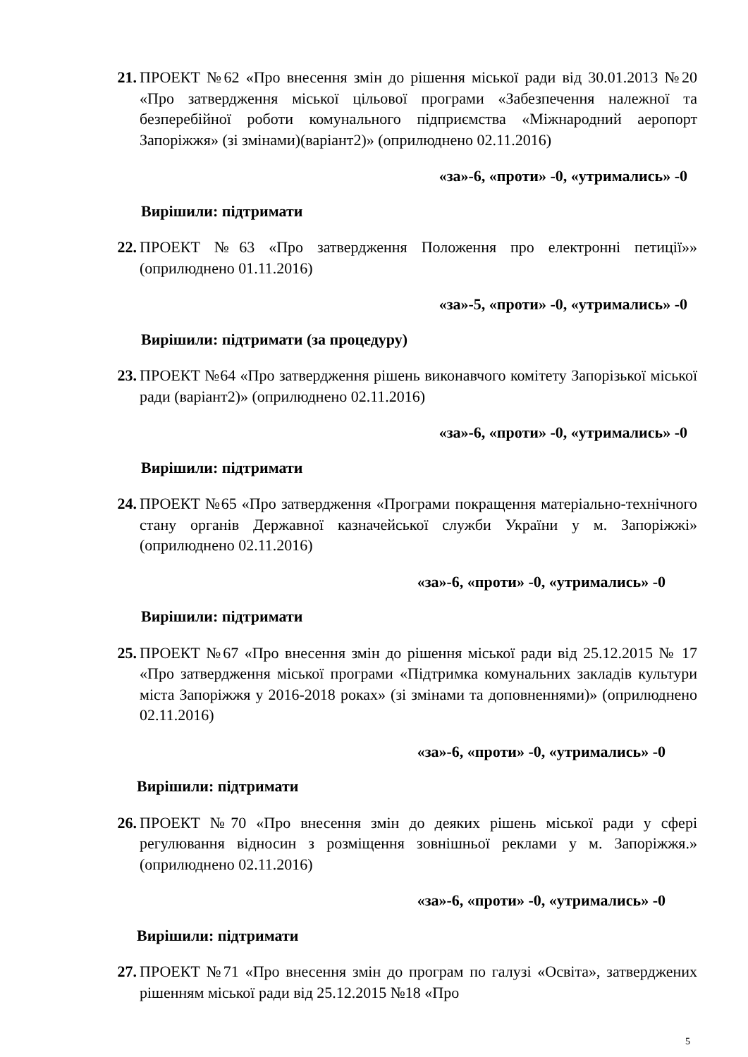21. ПРОЕКТ №62 «Про внесення змін до рішення міської ради від 30.01.2013 №20 «Про затвердження міської цільової програми «Забезпечення належної та безперебійної роботи комунального підприємства «Міжнародний аеропорт Запоріжжя» (зі змінами)(варіант2)» (оприлюднено 02.11.2016)
«за»-6, «проти» -0, «утримались» -0
Вирішили: підтримати
22. ПРОЕКТ №63 «Про затвердження Положення про електронні петиції»» (оприлюднено 01.11.2016)
«за»-5, «проти» -0, «утримались» -0
Вирішили: підтримати (за процедуру)
23. ПРОЕКТ №64 «Про затвердження рішень виконавчого комітету Запорізької міської ради (варіант2)» (оприлюднено 02.11.2016)
«за»-6, «проти» -0, «утримались» -0
Вирішили: підтримати
24. ПРОЕКТ №65 «Про затвердження «Програми покращення матеріально-технічного стану органів Державної казначейської служби України у м. Запоріжжі» (оприлюднено 02.11.2016)
«за»-6, «проти» -0, «утримались» -0
Вирішили: підтримати
25. ПРОЕКТ №67 «Про внесення змін до рішення міської ради від 25.12.2015 № 17 «Про затвердження міської програми «Підтримка комунальних закладів культури міста Запоріжжя у 2016-2018 роках» (зі змінами та доповненнями)» (оприлюднено 02.11.2016)
«за»-6, «проти» -0, «утримались» -0
Вирішили: підтримати
26. ПРОЕКТ №70 «Про внесення змін до деяких рішень міської ради у сфері регулювання відносин з розміщення зовнішньої реклами у м. Запоріжжя.» (оприлюднено 02.11.2016)
«за»-6, «проти» -0, «утримались» -0
Вирішили: підтримати
27. ПРОЕКТ №71 «Про внесення змін до програм по галузі «Освіта», затверджених рішенням міської ради від 25.12.2015 №18 «Про
5